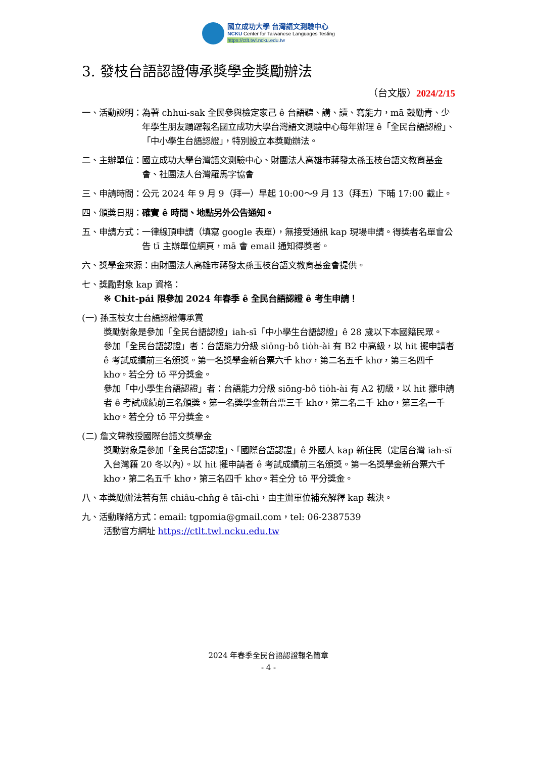國立成功大學 台灣語文測驗中心
NCKU Center for Taiwanese Languages Testing
https://ctlt.twl.ncku.edu.tw
3. 發枝台語認證傳承獎學金獎勵辦法
（台文版）2024/2/15
一、活動說明： 為著 chhui-sak 全民參與檢定家己 ê 台語聽、講、讀、寫能力，mā 鼓勵青、少年學生朋友踴躍報名國立成功大學台灣語文測驗中心每年辦理 ê「全民台語認證」、「中小學生台語認證」，特別設立本獎勵辦法。
二、主辦單位： 國立成功大學台灣語文測驗中心、財團法人高雄市蔣發太孫玉枝台語文教育基金會、社團法人台灣羅馬字協會
三、申請時間： 公元 2024 年 9 月 9（拜一）早起 10:00～9 月 13（拜五）下晡 17:00 截止。
四、頒獎日期： 確實 ê 時間、地點另外公告通知。
五、申請方式： 一律線頂申請（填寫 google 表單），無接受通訊 kap 現場申請。得獎者名單會公告 tī 主辦單位網頁，mā 會 email 通知得獎者。
六、獎學金來源：由財團法人高雄市蔣發太孫玉枝台語文教育基金會提供。
七、獎勵對象 kap 資格：
※ Chit-pái 限參加 2024 年春季 ê 全民台語認證 ê 考生申請！
(一) 孫玉枝女士台語認證傳承賞
獎勵對象是參加「全民台語認證」iah-sī「中小學生台語認證」ê 28 歲以下本國籍民眾。
參加「全民台語認證」者：台語能力分級 siōng-bô tio̍h-ài 有 B2 中高級，以 hit 擺申請者 ê 考試成績前三名頒獎。第一名獎學金新台票六千 khơ，第二名五千 khơ，第三名四千 khơ。若仝分 tō 平分獎金。
參加「中小學生台語認證」者：台語能力分級 siōng-bô tio̍h-ài 有 A2 初級，以 hit 擺申請者 ê 考試成績前三名頒獎。第一名獎學金新台票三千 khơ，第二名二千 khơ，第三名一千 khơ。若仝分 tō 平分獎金。
(二) 詹文聲教授國際台語文獎學金
獎勵對象是參加「全民台語認證」、「國際台語認證」ê 外國人 kap 新住民（定居台灣 iah-sī 入台灣籍 20 冬以內）。以 hit 擺申請者 ê 考試成績前三名頒獎。第一名獎學金新台票六千 khơ，第二名五千 khơ，第三名四千 khơ。若仝分 tō 平分獎金。
八、本獎勵辦法若有無 chiâu-chn̂g ê tāi-chì，由主辦單位補充解釋 kap 裁決。
九、活動聯絡方式：email: tgpomia@gmail.com，tel: 06-2387539
活動官方網址 https://ctlt.twl.ncku.edu.tw
2024 年春季全民台語認證報名簡章
- 4 -